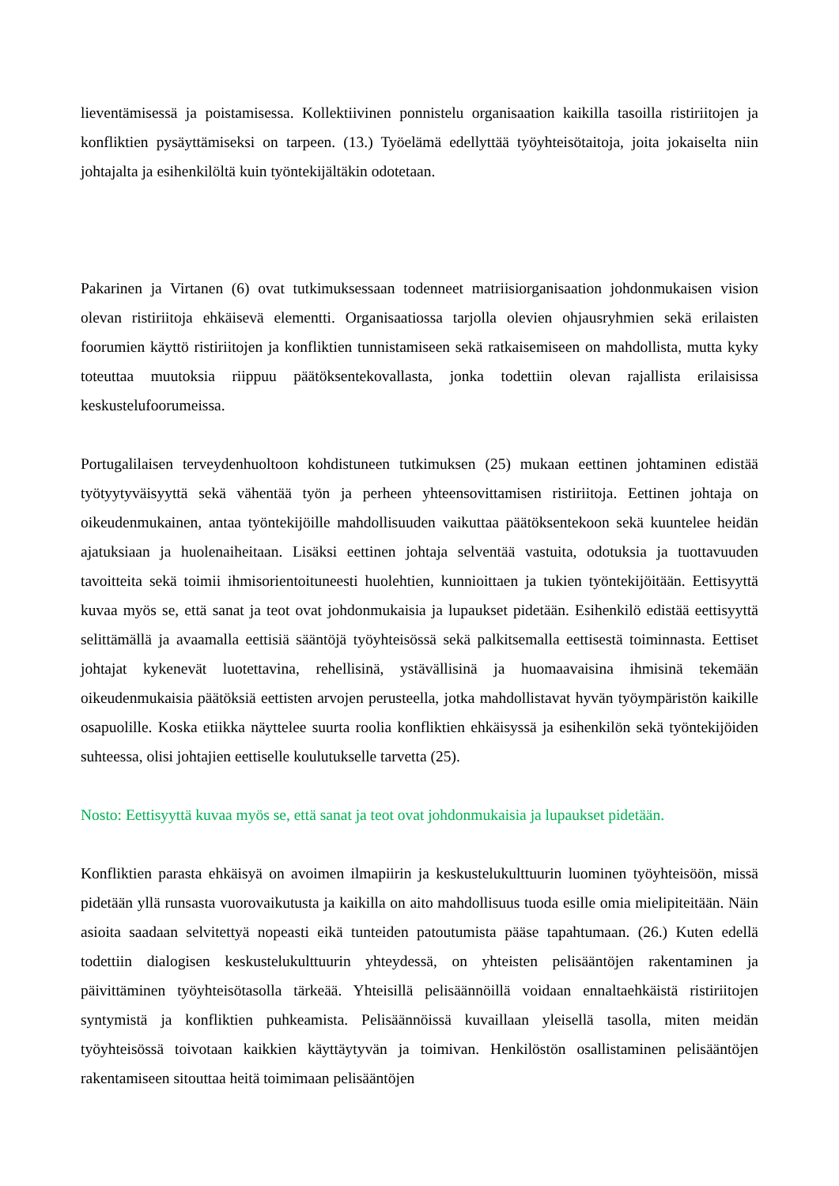lieventämisessä ja poistamisessa. Kollektiivinen ponnistelu organisaation kaikilla tasoilla ristiriitojen ja konfliktien pysäyttämiseksi on tarpeen. (13.) Työelämä edellyttää työyhteisötaitoja, joita jokaiselta niin johtajalta ja esihenkilöltä kuin työntekijältäkin odotetaan.
Pakarinen ja Virtanen (6) ovat tutkimuksessaan todenneet matriisiorganisaation johdonmukaisen vision olevan ristiriitoja ehkäisevä elementti. Organisaatiossa tarjolla olevien ohjausryhmien sekä erilaisten foorumien käyttö ristiriitojen ja konfliktien tunnistamiseen sekä ratkaisemiseen on mahdollista, mutta kyky toteuttaa muutoksia riippuu päätöksentekovallasta, jonka todettiin olevan rajallista erilaisissa keskustelufoorumeissa.
Portugalilaisen terveydenhuoltoon kohdistuneen tutkimuksen (25) mukaan eettinen johtaminen edistää työtyytyväisyyttä sekä vähentää työn ja perheen yhteensovittamisen ristiriitoja. Eettinen johtaja on oikeudenmukainen, antaa työntekijöille mahdollisuuden vaikuttaa päätöksentekoon sekä kuuntelee heidän ajatuksiaan ja huolenaiheitaan. Lisäksi eettinen johtaja selventää vastuita, odotuksia ja tuottavuuden tavoitteita sekä toimii ihmisorientoituneesti huolehtien, kunnioittaen ja tukien työntekijöitään. Eettisyyttä kuvaa myös se, että sanat ja teot ovat johdonmukaisia ja lupaukset pidetään. Esihenkilö edistää eettisyyttä selittämällä ja avaamalla eettisiä sääntöjä työyhteisössä sekä palkitsemalla eettisestä toiminnasta. Eettiset johtajat kykenevät luotettavina, rehellisinä, ystävällisinä ja huomaavaisina ihmisinä tekemään oikeudenmukaisia päätöksiä eettisten arvojen perusteella, jotka mahdollistavat hyvän työympäristön kaikille osapuolille. Koska etiikka näyttelee suurta roolia konfliktien ehkäisyssä ja esihenkilön sekä työntekijöiden suhteessa, olisi johtajien eettiselle koulutukselle tarvetta (25).
Nosto: Eettisyyttä kuvaa myös se, että sanat ja teot ovat johdonmukaisia ja lupaukset pidetään.
Konfliktien parasta ehkäisyä on avoimen ilmapiirin ja keskustelukulttuurin luominen työyhteisöön, missä pidetään yllä runsasta vuorovaikutusta ja kaikilla on aito mahdollisuus tuoda esille omia mielipiteitään. Näin asioita saadaan selvitettyä nopeasti eikä tunteiden patoutumista pääse tapahtumaan. (26.) Kuten edellä todettiin dialogisen keskustelukulttuurin yhteydessä, on yhteisten pelisääntöjen rakentaminen ja päivittäminen työyhteisötasolla tärkeää. Yhteisillä pelisäännöillä voidaan ennaltaehkäistä ristiriitojen syntymistä ja konfliktien puhkeamista. Pelisäännöissä kuvaillaan yleisellä tasolla, miten meidän työyhteisössä toivotaan kaikkien käyttäytyvän ja toimivan. Henkilöstön osallistaminen pelisääntöjen rakentamiseen sitouttaa heitä toimimaan pelisääntöjen